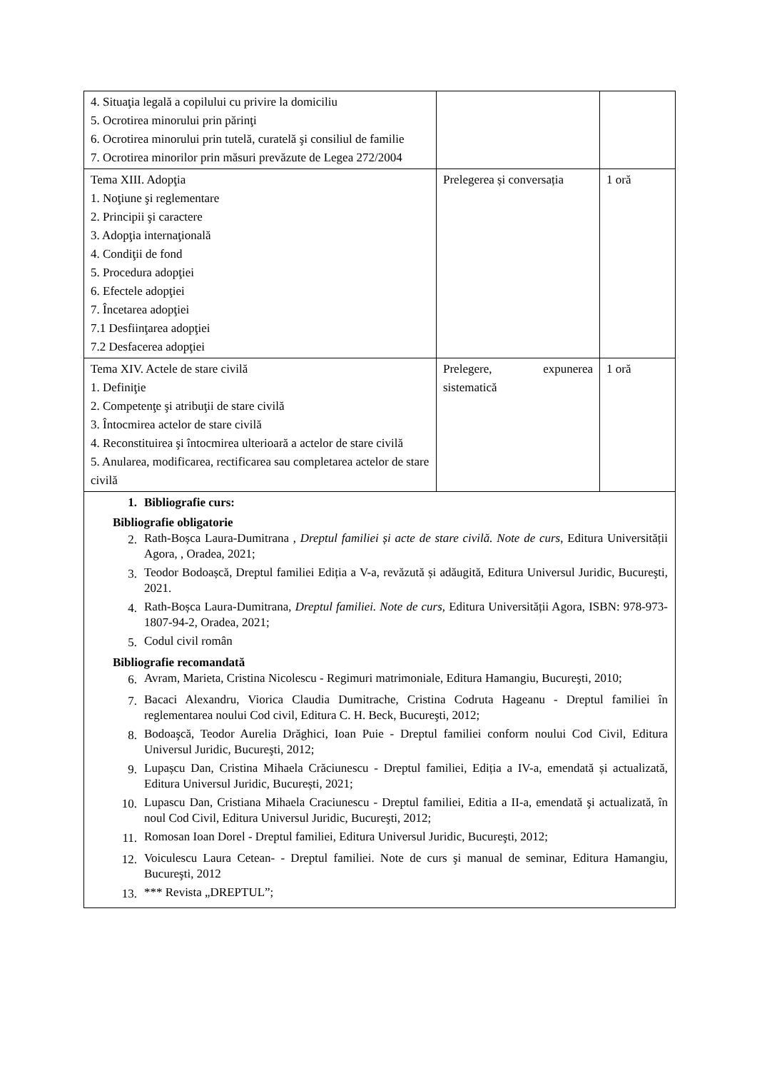| 4. Situaţia legală a copilului cu privire la domiciliu 5. Ocrotirea minorului prin părinţi 6. Ocrotirea minorului prin tutelă, curatelă şi consiliul de familie 7. Ocrotirea minorilor prin măsuri prevăzute de Legea 272/2004 | | |
| Tema XIII. Adopţia 1. Noţiune şi reglementare 2. Principii şi caractere 3. Adopţia internaţională 4. Condiţii de fond 5. Procedura adopţiei 6. Efectele adopţiei 7. Încetarea adopţiei 7.1 Desfiinţarea adopţiei 7.2 Desfacerea adopţiei | Prelegerea și conversația | 1 oră |
| Tema XIV. Actele de stare civilă 1. Definiţie 2. Competenţe şi atribuţii de stare civilă 3. Întocmirea actelor de stare civilă 4. Reconstituirea şi întocmirea ulterioară a actelor de stare civilă 5. Anularea, modificarea, rectificarea sau completarea actelor de stare civilă | Prelegere, expunerea sistematică | 1 oră |
| 1. Bibliografie curs: Bibliografie obligatorie 2. Rath-Boșca Laura-Dumitrana , Dreptul familiei și acte de stare civilă. Note de curs , Editura Universității Agora, , Oradea, 2021; 3. Teodor Bodoașcă, Dreptul familiei Ediția a V-a, revăzută și adăugită, Editura Universul Juridic, Bucureşti, 2021. 4. Rath-Boșca Laura-Dumitrana, Dreptul familiei. Note de curs , Editura Universității Agora, ISBN: 978-973-1807-94-2, Oradea, 2021; 5. Codul civil român Bibliografie recomandată 6. Avram, Marieta, Cristina Nicolescu - Regimuri matrimoniale, Editura Hamangiu, Bucureşti, 2010; 7. Bacaci Alexandru, Viorica Claudia Dumitrache, Cristina Codruta Hageanu - Dreptul familiei în reglementarea noului Cod civil, Editura C. H. Beck, Bucureşti, 2012; 8. Bodoaşcă, Teodor Aurelia Drăghici, Ioan Puie - Dreptul familiei conform noului Cod Civil, Editura Universul Juridic, Bucureşti, 2012; 9. Lupașcu Dan, Cristina Mihaela Crăciunescu - Dreptul familiei, Ediția a IV-a, emendată și actualizată, Editura Universul Juridic, București, 2021; 10. Lupascu Dan, Cristiana Mihaela Craciunescu - Dreptul familiei, Editia a II-a, emendată şi actualizată, în noul Cod Civil, Editura Universul Juridic, Bucureşti, 2012; 11. Romosan Ioan Dorel - Dreptul familiei, Editura Universul Juridic, Bucureşti, 2012; 12. Voiculescu Laura Cetean- - Dreptul familiei. Note de curs şi manual de seminar, Editura Hamangiu, Bucureşti, 2012 13. *** Revista „DREPTUL”; | | |